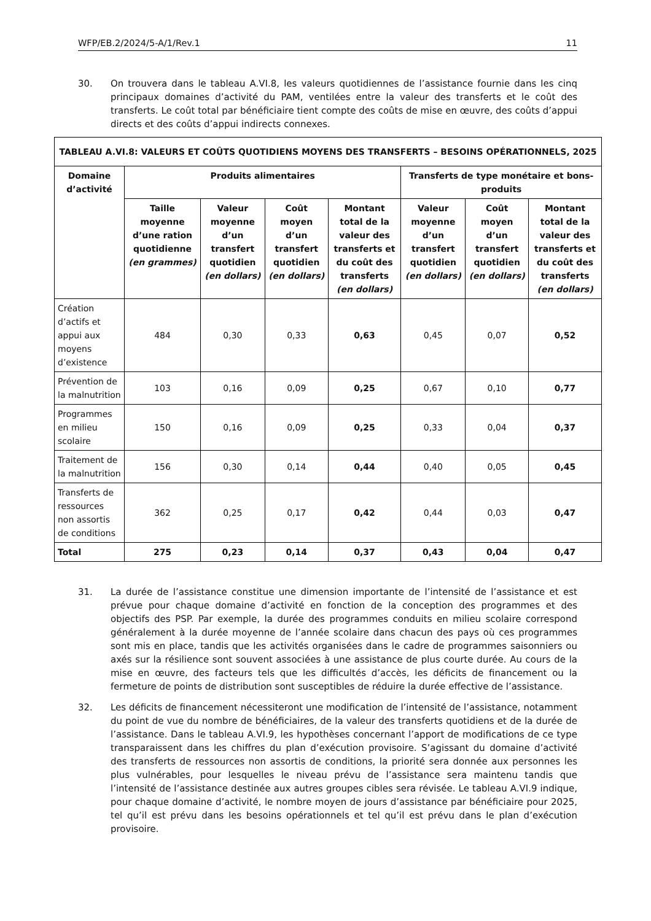WFP/EB.2/2024/5-A/1/Rev.1 11
30. On trouvera dans le tableau A.VI.8, les valeurs quotidiennes de l’assistance fournie dans les cinq principaux domaines d’activité du PAM, ventilées entre la valeur des transferts et le coût des transferts. Le coût total par bénéficiaire tient compte des coûts de mise en œuvre, des coûts d’appui directs et des coûts d’appui indirects connexes.
| TABLEAU A.VI.8: VALEURS ET COÛTS QUOTIDIENS MOYENS DES TRANSFERTS – BESOINS OPÉRATIONNELS, 2025 | | | | | | | |
| --- | --- | --- | --- | --- | --- | --- | --- |
| Domaine d’activité | Produits alimentaires | | | | Transferts de type monétaire et bons-produits | | |
| | Taille moyenne d’une ration quotidienne (en grammes) | Valeur moyenne d’un transfert quotidien (en dollars) | Coût moyen d’un transfert quotidien (en dollars) | Montant total de la valeur des transferts et du coût des transferts (en dollars) | Valeur moyenne d’un transfert quotidien (en dollars) | Coût moyen d’un transfert quotidien (en dollars) | Montant total de la valeur des transferts et du coût des transferts (en dollars) |
| Création d’actifs et appui aux moyens d’existence | 484 | 0,30 | 0,33 | 0,63 | 0,45 | 0,07 | 0,52 |
| Prévention de la malnutrition | 103 | 0,16 | 0,09 | 0,25 | 0,67 | 0,10 | 0,77 |
| Programmes en milieu scolaire | 150 | 0,16 | 0,09 | 0,25 | 0,33 | 0,04 | 0,37 |
| Traitement de la malnutrition | 156 | 0,30 | 0,14 | 0,44 | 0,40 | 0,05 | 0,45 |
| Transferts de ressources non assortis de conditions | 362 | 0,25 | 0,17 | 0,42 | 0,44 | 0,03 | 0,47 |
| Total | 275 | 0,23 | 0,14 | 0,37 | 0,43 | 0,04 | 0,47 |
31. La durée de l’assistance constitue une dimension importante de l’intensité de l’assistance et est prévue pour chaque domaine d’activité en fonction de la conception des programmes et des objectifs des PSP. Par exemple, la durée des programmes conduits en milieu scolaire correspond généralement à la durée moyenne de l’année scolaire dans chacun des pays où ces programmes sont mis en place, tandis que les activités organisées dans le cadre de programmes saisonniers ou axés sur la résilience sont souvent associées à une assistance de plus courte durée. Au cours de la mise en œuvre, des facteurs tels que les difficultés d’accès, les déficits de financement ou la fermeture de points de distribution sont susceptibles de réduire la durée effective de l’assistance.
32. Les déficits de financement nécessiteront une modification de l’intensité de l’assistance, notamment du point de vue du nombre de bénéficiaires, de la valeur des transferts quotidiens et de la durée de l’assistance. Dans le tableau A.VI.9, les hypothèses concernant l’apport de modifications de ce type transparaissent dans les chiffres du plan d’exécution provisoire. S’agissant du domaine d’activité des transferts de ressources non assortis de conditions, la priorité sera donnée aux personnes les plus vulnérables, pour lesquelles le niveau prévu de l’assistance sera maintenu tandis que l’intensité de l’assistance destinée aux autres groupes cibles sera révisée. Le tableau A.VI.9 indique, pour chaque domaine d’activité, le nombre moyen de jours d’assistance par bénéficiaire pour 2025, tel qu’il est prévu dans les besoins opérationnels et tel qu’il est prévu dans le plan d’exécution provisoire.